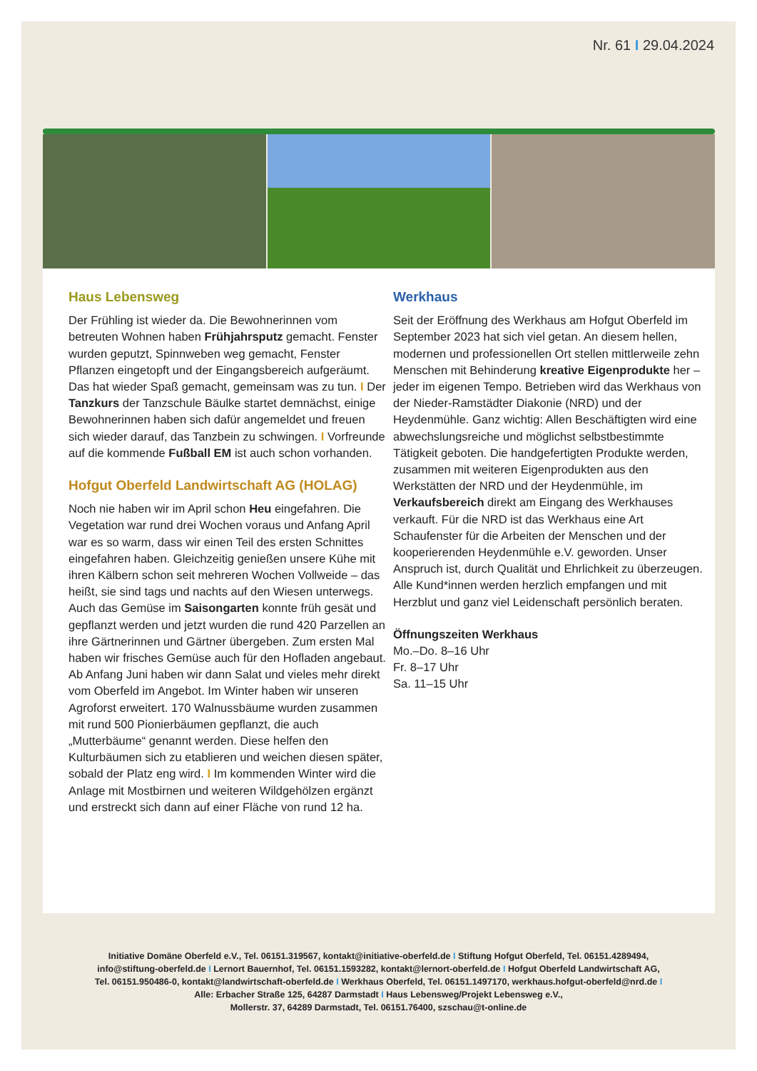Nr. 61 I 29.04.2024
Haus Lebensweg
Der Frühling ist wieder da. Die Bewohnerinnen vom betreuten Wohnen haben Frühjahrsputz gemacht. Fenster wurden geputzt, Spinnweben weg gemacht, Fenster Pflanzen eingetopft und der Eingangsbereich aufgeräumt. Das hat wieder Spaß gemacht, gemeinsam was zu tun. I Der Tanzkurs der Tanzschule Bäulke startet demnächst, einige Bewohnerinnen haben sich dafür angemeldet und freuen sich wieder darauf, das Tanzbein zu schwingen. I Vorfreunde auf die kommende Fußball EM ist auch schon vorhanden.
Hofgut Oberfeld Landwirtschaft AG (HOLAG)
Noch nie haben wir im April schon Heu eingefahren. Die Vegetation war rund drei Wochen voraus und Anfang April war es so warm, dass wir einen Teil des ersten Schnittes eingefahren haben. Gleichzeitig genießen unsere Kühe mit ihren Kälbern schon seit mehreren Wochen Vollweide – das heißt, sie sind tags und nachts auf den Wiesen unterwegs. Auch das Gemüse im Saisongarten konnte früh gesät und gepflanzt werden und jetzt wurden die rund 420 Parzellen an ihre Gärtnerinnen und Gärtner übergeben. Zum ersten Mal haben wir frisches Gemüse auch für den Hofladen angebaut. Ab Anfang Juni haben wir dann Salat und vieles mehr direkt vom Oberfeld im Angebot. Im Winter haben wir unseren Agroforst erweitert. 170 Walnussbäume wurden zusammen mit rund 500 Pionierbäumen gepflanzt, die auch „Mutterbäume“ genannt werden. Diese helfen den Kulturbäumen sich zu etablieren und weichen diesen später, sobald der Platz eng wird. I Im kommenden Winter wird die Anlage mit Mostbirnen und weiteren Wildgehölzen ergänzt und erstreckt sich dann auf einer Fläche von rund 12 ha.
Werkhaus
Seit der Eröffnung des Werkhaus am Hofgut Oberfeld im September 2023 hat sich viel getan. An diesem hellen, modernen und professionellen Ort stellen mittlerweile zehn Menschen mit Behinderung kreative Eigenprodukte her – jeder im eigenen Tempo. Betrieben wird das Werkhaus von der Nieder-Ramstädter Diakonie (NRD) und der Heydenmühle. Ganz wichtig: Allen Beschäftigten wird eine abwechslungsreiche und möglichst selbstbestimmte Tätigkeit geboten. Die handgefertigten Produkte werden, zusammen mit weiteren Eigenprodukten aus den Werkstätten der NRD und der Heydenmühle, im Verkaufsbereich direkt am Eingang des Werkhauses verkauft. Für die NRD ist das Werkhaus eine Art Schaufenster für die Arbeiten der Menschen und der kooperierenden Heydenmühle e.V. geworden. Unser Anspruch ist, durch Qualität und Ehrlichkeit zu überzeugen. Alle Kund*innen werden herzlich empfangen und mit Herzblut und ganz viel Leidenschaft persönlich beraten.
Öffnungszeiten Werkhaus
Mo.–Do. 8–16 Uhr
Fr. 8–17 Uhr
Sa. 11–15 Uhr
Initiative Domäne Oberfeld e.V., Tel. 06151.319567, kontakt@initiative-oberfeld.de I Stiftung Hofgut Oberfeld, Tel. 06151.4289494,
info@stiftung-oberfeld.de I Lernort Bauernhof, Tel. 06151.1593282, kontakt@lernort-oberfeld.de I Hofgut Oberfeld Landwirtschaft AG,
Tel. 06151.950486-0, kontakt@landwirtschaft-oberfeld.de I Werkhaus Oberfeld, Tel. 06151.1497170, werkhaus.hofgut-oberfeld@nrd.de I
Alle: Erbacher Straße 125, 64287 Darmstadt I Haus Lebensweg/Projekt Lebensweg e.V.,
Mollerstr. 37, 64289 Darmstadt, Tel. 06151.76400, szschau@t-online.de